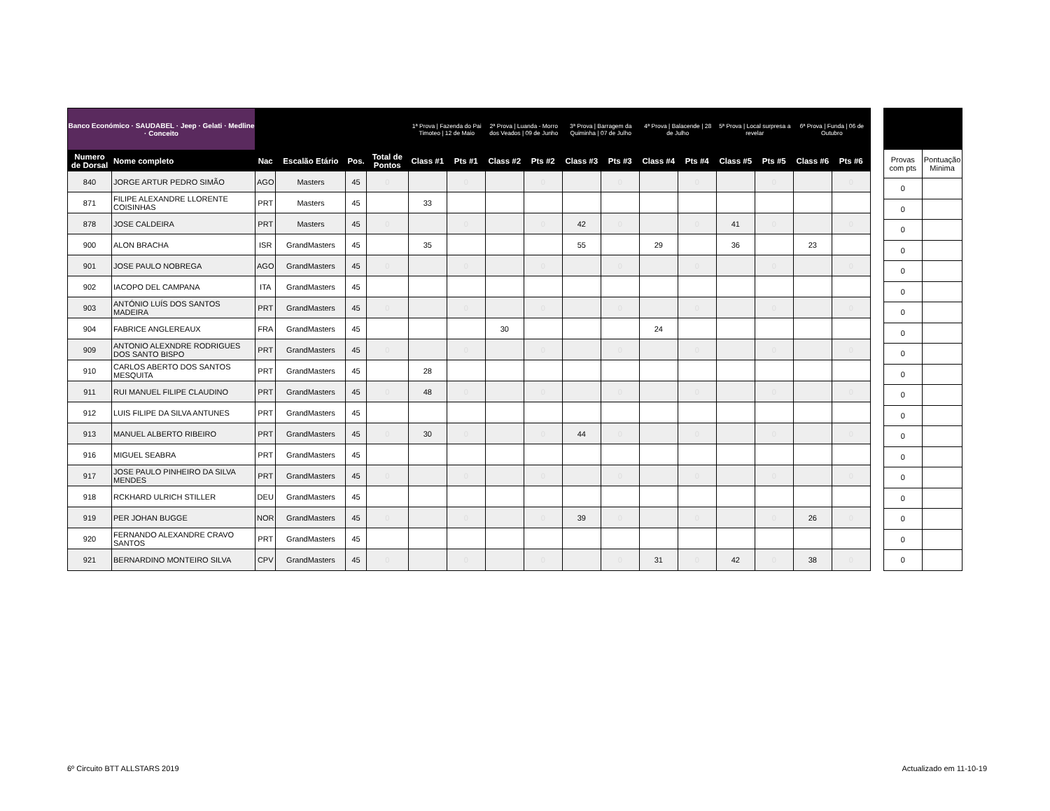| Banco Económico · SAUDABEL · Jeep · Gelati · Medline · Conceito | | | | | | 1ª Prova / Fazenda do Pai Timoteo / 12 de Maio | | 2ª Prova / Luanda - Morro dos Veados / 09 de Junho | | 3ª Prova / Barragem da Quiminha / 07 de Julho | | 4ª Prova / Balacende / 28 de Julho | | 5ª Prova / Local surpresa a revelar | | 6ª Prova / Funda / 06 de Outubro | |
| --- | --- | --- | --- | --- | --- | --- | --- | --- | --- | --- | --- | --- | --- | --- | --- | --- | --- |
| Numero de Dorsal | Nome completo | Nac | Escalão Etário | Pos. | Total de Pontos | Class #1 | Pts #1 | Class #2 | Pts #2 | Class #3 | Pts #3 | Class #4 | Pts #4 | Class #5 | Pts #5 | Class #6 | Pts #6 |
| 840 | JORGE ARTUR PEDRO SIMÃO | AGO | Masters | 45 | 0 | | 0 | | 0 | | 0 | | 0 | | 0 | | 0 |
| 871 | FILIPE ALEXANDRE LLORENTE COISINHAS | PRT | Masters | 45 | | 33 | | | | | | | | | | | |
| 878 | JOSE CALDEIRA | PRT | Masters | 45 | 0 | | 0 | | 0 | 42 | 0 | | 0 | 41 | 0 | | 0 |
| 900 | ALON BRACHA | ISR | GrandMasters | 45 | | 35 | | | | 55 | | 29 | | 36 | | 23 | |
| 901 | JOSE PAULO NOBREGA | AGO | GrandMasters | 45 | 0 | | 0 | | 0 | | 0 | | 0 | | 0 | | 0 |
| 902 | IACOPO DEL CAMPANA | ITA | GrandMasters | 45 | | | | | | | | | | | | | |
| 903 | ANTÓNIO LUÍS DOS SANTOS MADEIRA | PRT | GrandMasters | 45 | 0 | | 0 | | 0 | | 0 | | 0 | | 0 | | 0 |
| 904 | FABRICE ANGLEREAUX | FRA | GrandMasters | 45 | | | | 30 | | | | 24 | | | | | |
| 909 | ANTONIO ALEXNDRE RODRIGUES DOS SANTO BISPO | PRT | GrandMasters | 45 | 0 | | 0 | | 0 | | 0 | | 0 | | 0 | | 0 |
| 910 | CARLOS ABERTO DOS SANTOS MESQUITA | PRT | GrandMasters | 45 | | 28 | | | | | | | | | | | |
| 911 | RUI MANUEL FILIPE CLAUDINO | PRT | GrandMasters | 45 | 0 | 48 | 0 | | 0 | | 0 | | 0 | | 0 | | 0 |
| 912 | LUIS FILIPE DA SILVA ANTUNES | PRT | GrandMasters | 45 | | | | | | | | | | | | | |
| 913 | MANUEL ALBERTO RIBEIRO | PRT | GrandMasters | 45 | 0 | 30 | 0 | | 0 | 44 | 0 | | 0 | | 0 | | 0 |
| 916 | MIGUEL SEABRA | PRT | GrandMasters | 45 | | | | | | | | | | | | | |
| 917 | JOSE PAULO PINHEIRO DA SILVA MENDES | PRT | GrandMasters | 45 | 0 | | 0 | | 0 | | 0 | | 0 | | 0 | | 0 |
| 918 | RCKHARD ULRICH STILLER | DEU | GrandMasters | 45 | | | | | | | | | | | | | |
| 919 | PER JOHAN BUGGE | NOR | GrandMasters | 45 | 0 | | 0 | | 0 | 39 | 0 | | 0 | | 0 | 26 | 0 |
| 920 | FERNANDO ALEXANDRE CRAVO SANTOS | PRT | GrandMasters | 45 | | | | | | | | | | | | | |
| 921 | BERNARDINO MONTEIRO SILVA | CPV | GrandMasters | 45 | 0 | | 0 | | 0 | | 0 | 31 | 0 | 42 | 0 | 38 | 0 |
| Provas com pts | Pontuação Minima |
| 0 | |
| 0 | |
| 0 | |
| 0 | |
| 0 | |
| 0 | |
| 0 | |
| 0 | |
| 0 | |
| 0 | |
| 0 | |
| 0 | |
| 0 | |
| 0 | |
| 0 | |
| 0 | |
| 0 | |
| 0 | |
| 0 | |
6º Circuito BTT ALLSTARS 2019 Actualizado em 11-10-19